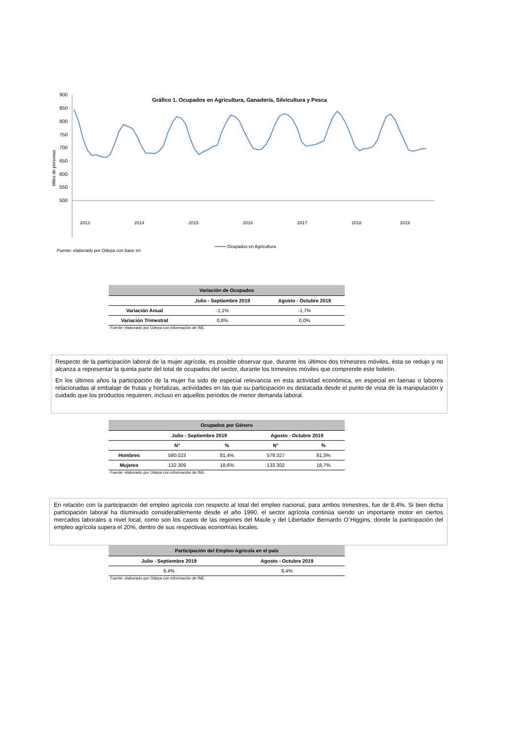Gráfico 1. Ocupados en Agricultura, Ganadería, Silvicultura y Pesca
Miles de personas
900
850
800
750
700
650
600
550
500
2013
2014
2015
2016
2017
2018
2019
Fuente: elaborado por Odepa con base en
Ocupados en Agricultura
| Variación de Ocupados | | |
| --- | --- | --- |
| | Julio - Septiembre 2019 | Agosto - Octubre 2019 |
| Variación Anual | -1,1% | -1,7% |
| Variación Trimestral | 0,8% | 0,0% |
Fuente: elaborado por Odepa con información de INE.
Respecto de la participación laboral de la mujer agrícola, es posible observar que, durante los últimos dos trimestres móviles, ésta se redujo y no alcanza a representar la quinta parte del total de ocupados del sector, durante los trimestres móviles que comprende este boletín.
En los últimos años la participación de la mujer ha sido de especial relevancia en esta actividad económica, en especial en faenas o labores relacionadas al embalaje de frutas y hortalizas, actividades en las que su participación es destacada desde el punto de vista de la manipulación y cuidado que los productos requieren, incluso en aquellos periodos de menor demanda laboral.
| Ocupados por Género | | | | |
| --- | --- | --- | --- | --- |
| | Julio - Septiembre 2019 | | Agosto - Octubre 2019 | |
| | N° | % | N° | % |
| Hombres | 580.023 | 81,4% | 579.327 | 81,3% |
| Mujeres | 132.309 | 18,6% | 133.302 | 18,7% |
Fuente: elaborado por Odepa con información de INE.
En relación con la participación del empleo agrícola con respecto al total del empleo nacional, para ambos trimestres, fue de 8,4%. Si bien dicha participación laboral ha disminuido considerablemente desde el año 1990, el sector agrícola continúa siendo un importante motor en ciertos mercados laborales a nivel local, como son los casos de las regiones del Maule y del Libertador Bernardo O´Higgins, donde la participación del empleo agrícola supera el 20%, dentro de sus respectivas economías locales.
| Participación del Empleo Agrícola en el país | |
| --- | --- |
| Julio - Septiembre 2019 | Agosto - Octubre 2019 |
| 8,4% | 8,4% |
Fuente: elaborado por Odepa con información de INE.